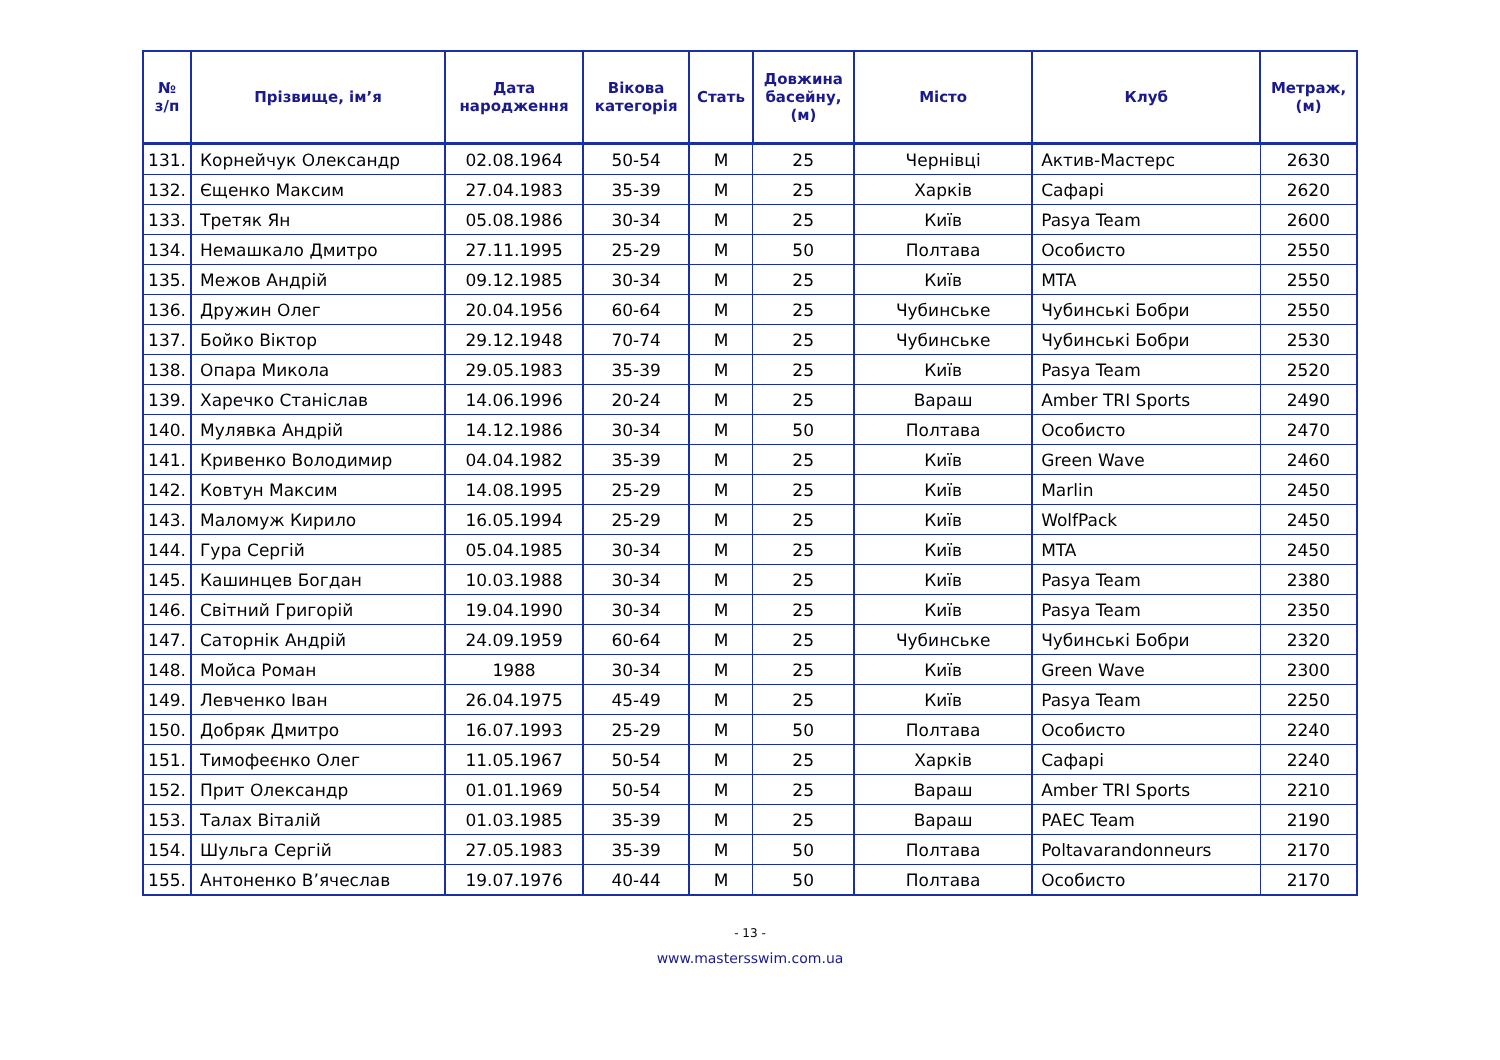| № з/п | Прізвище, ім’я | Дата народження | Вікова категорія | Стать | Довжина басейну, (м) | Місто | Клуб | Метраж, (м) |
| --- | --- | --- | --- | --- | --- | --- | --- | --- |
| 131. | Корнейчук Олександр | 02.08.1964 | 50-54 | М | 25 | Чернівці | Актив-Мастерс | 2630 |
| 132. | Єщенко Максим | 27.04.1983 | 35-39 | М | 25 | Харків | Сафарі | 2620 |
| 133. | Третяк Ян | 05.08.1986 | 30-34 | М | 25 | Київ | Pasya Team | 2600 |
| 134. | Немашкало Дмитро | 27.11.1995 | 25-29 | М | 50 | Полтава | Особисто | 2550 |
| 135. | Межов Андрій | 09.12.1985 | 30-34 | М | 25 | Київ | MTA | 2550 |
| 136. | Дружин Олег | 20.04.1956 | 60-64 | М | 25 | Чубинське | Чубинські Бобри | 2550 |
| 137. | Бойко Віктор | 29.12.1948 | 70-74 | М | 25 | Чубинське | Чубинські Бобри | 2530 |
| 138. | Опара Микола | 29.05.1983 | 35-39 | М | 25 | Київ | Pasya Team | 2520 |
| 139. | Харечко Станіслав | 14.06.1996 | 20-24 | М | 25 | Вараш | Amber TRI Sports | 2490 |
| 140. | Мулявка Андрій | 14.12.1986 | 30-34 | М | 50 | Полтава | Особисто | 2470 |
| 141. | Кривенко Володимир | 04.04.1982 | 35-39 | М | 25 | Київ | Green Wave | 2460 |
| 142. | Ковтун Максим | 14.08.1995 | 25-29 | М | 25 | Київ | Marlin | 2450 |
| 143. | Маломуж Кирило | 16.05.1994 | 25-29 | М | 25 | Київ | WolfPack | 2450 |
| 144. | Гура Сергій | 05.04.1985 | 30-34 | М | 25 | Київ | MTA | 2450 |
| 145. | Кашинцев Богдан | 10.03.1988 | 30-34 | М | 25 | Київ | Pasya Team | 2380 |
| 146. | Світний Григорій | 19.04.1990 | 30-34 | М | 25 | Київ | Pasya Team | 2350 |
| 147. | Саторнік Андрій | 24.09.1959 | 60-64 | М | 25 | Чубинське | Чубинські Бобри | 2320 |
| 148. | Мойса Роман | 1988 | 30-34 | М | 25 | Київ | Green Wave | 2300 |
| 149. | Левченко Іван | 26.04.1975 | 45-49 | М | 25 | Київ | Pasya Team | 2250 |
| 150. | Добряк Дмитро | 16.07.1993 | 25-29 | М | 50 | Полтава | Особисто | 2240 |
| 151. | Тимофеєнко Олег | 11.05.1967 | 50-54 | М | 25 | Харків | Сафарі | 2240 |
| 152. | Прит Олександр | 01.01.1969 | 50-54 | М | 25 | Вараш | Amber TRI Sports | 2210 |
| 153. | Талах Віталій | 01.03.1985 | 35-39 | М | 25 | Вараш | PAEC Team | 2190 |
| 154. | Шульга Сергій | 27.05.1983 | 35-39 | М | 50 | Полтава | Poltavarandonneurs | 2170 |
| 155. | Антоненко В’ячеслав | 19.07.1976 | 40-44 | М | 50 | Полтава | Особисто | 2170 |
- 13 -
www.mastersswim.com.ua